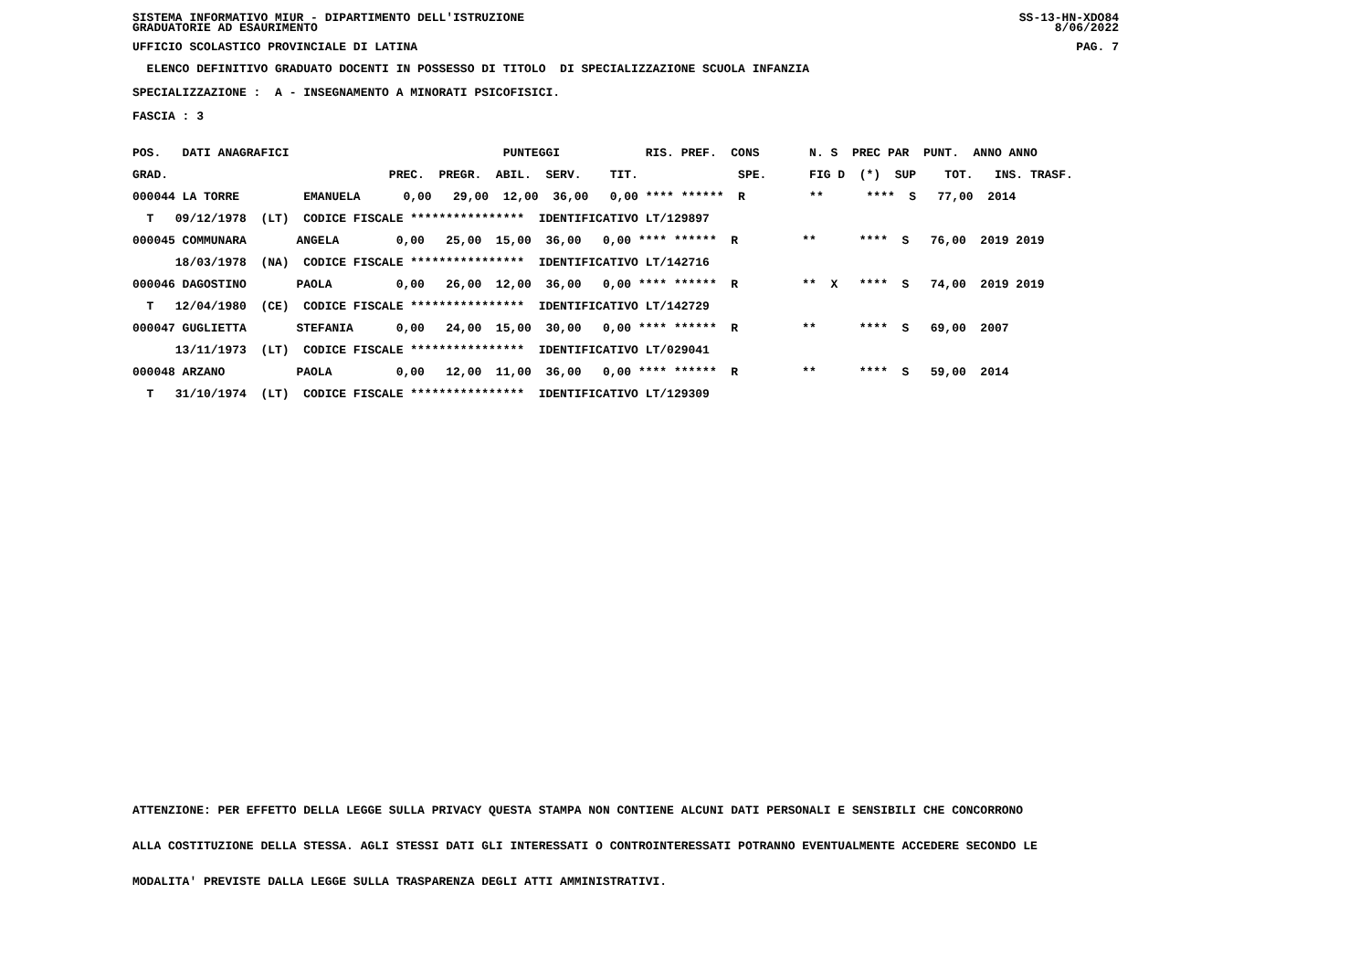SISTEMA INFORMATIVO MIUR - DIPARTIMENTO DELL'ISTRUZIONE
GRADUATORIE AD ESAURIMENTO SS-13-HN-XDO84
8/06/2022
UFFICIO SCOLASTICO PROVINCIALE DI LATINA PAG. 7
ELENCO DEFINITIVO GRADUATO DOCENTI IN POSSESSO DI TITOLO DI SPECIALIZZAZIONE SCUOLA INFANZIA
SPECIALIZZAZIONE : A - INSEGNAMENTO A MINORATI PSICOFISICI.
FASCIA : 3
| POS. DATI ANAGRAFICI PUNTEGGI RIS. PREF. CONS N. S PREC PAR PUNT. ANNO ANNO |
| GRAD. PREC. PREGR. ABIL. SERV. TIT. SPE. FIG D (*) SUP TOT. INS. TRASF. |
| 000044 LA TORRE EMANUELA 0,00 29,00 12,00 36,00 0,00 **** ****** R ** **** S 77,00 2014 |
| T 09/12/1978 (LT) CODICE FISCALE **************** IDENTIFICATIVO LT/129897 |
| 000045 COMMUNARA ANGELA 0,00 25,00 15,00 36,00 0,00 **** ****** R ** **** S 76,00 2019 2019 |
| 18/03/1978 (NA) CODICE FISCALE **************** IDENTIFICATIVO LT/142716 |
| 000046 DAGOSTINO PAOLA 0,00 26,00 12,00 36,00 0,00 **** ****** R ** X **** S 74,00 2019 2019 |
| T 12/04/1980 (CE) CODICE FISCALE **************** IDENTIFICATIVO LT/142729 |
| 000047 GUGLIETTA STEFANIA 0,00 24,00 15,00 30,00 0,00 **** ****** R ** **** S 69,00 2007 |
| 13/11/1973 (LT) CODICE FISCALE **************** IDENTIFICATIVO LT/029041 |
| 000048 ARZANO PAOLA 0,00 12,00 11,00 36,00 0,00 **** ****** R ** **** S 59,00 2014 |
| T 31/10/1974 (LT) CODICE FISCALE **************** IDENTIFICATIVO LT/129309 |
ATTENZIONE: PER EFFETTO DELLA LEGGE SULLA PRIVACY QUESTA STAMPA NON CONTIENE ALCUNI DATI PERSONALI E SENSIBILI CHE CONCORRONO ALLA COSTITUZIONE DELLA STESSA. AGLI STESSI DATI GLI INTERESSATI O CONTROINTERESSATI POTRANNO EVENTUALMENTE ACCEDERE SECONDO LE MODALITA' PREVISTE DALLA LEGGE SULLA TRASPARENZA DEGLI ATTI AMMINISTRATIVI.